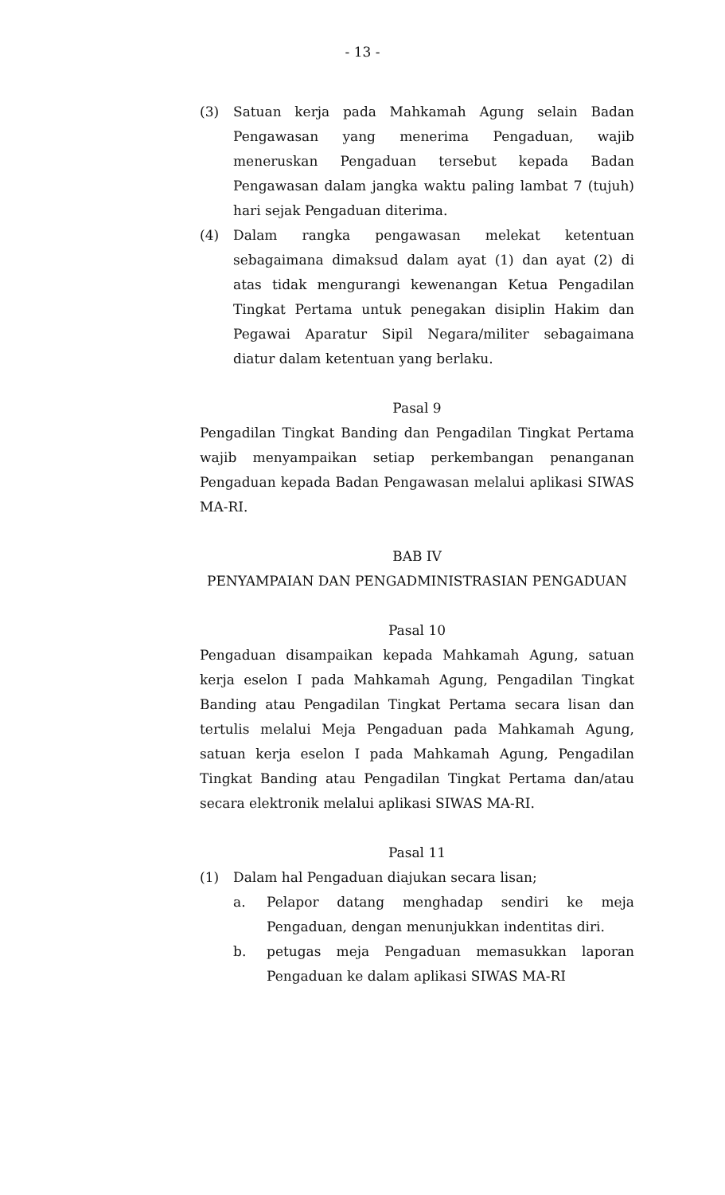- 13 -
(3) Satuan kerja pada Mahkamah Agung selain Badan Pengawasan yang menerima Pengaduan, wajib meneruskan Pengaduan tersebut kepada Badan Pengawasan dalam jangka waktu paling lambat 7 (tujuh) hari sejak Pengaduan diterima.
(4) Dalam rangka pengawasan melekat ketentuan sebagaimana dimaksud dalam ayat (1) dan ayat (2) di atas tidak mengurangi kewenangan Ketua Pengadilan Tingkat Pertama untuk penegakan disiplin Hakim dan Pegawai Aparatur Sipil Negara/militer sebagaimana diatur dalam ketentuan yang berlaku.
Pasal 9
Pengadilan Tingkat Banding dan Pengadilan Tingkat Pertama wajib menyampaikan setiap perkembangan penanganan Pengaduan kepada Badan Pengawasan melalui aplikasi SIWAS MA-RI.
BAB IV
PENYAMPAIAN DAN PENGADMINISTRASIAN PENGADUAN
Pasal 10
Pengaduan disampaikan kepada Mahkamah Agung, satuan kerja eselon I pada Mahkamah Agung, Pengadilan Tingkat Banding atau Pengadilan Tingkat Pertama secara lisan dan tertulis melalui Meja Pengaduan pada Mahkamah Agung, satuan kerja eselon I pada Mahkamah Agung, Pengadilan Tingkat Banding atau Pengadilan Tingkat Pertama dan/atau secara elektronik melalui aplikasi SIWAS MA-RI.
Pasal 11
(1) Dalam hal Pengaduan diajukan secara lisan;
a. Pelapor datang menghadap sendiri ke meja Pengaduan, dengan menunjukkan indentitas diri.
b. petugas meja Pengaduan memasukkan laporan Pengaduan ke dalam aplikasi SIWAS MA-RI